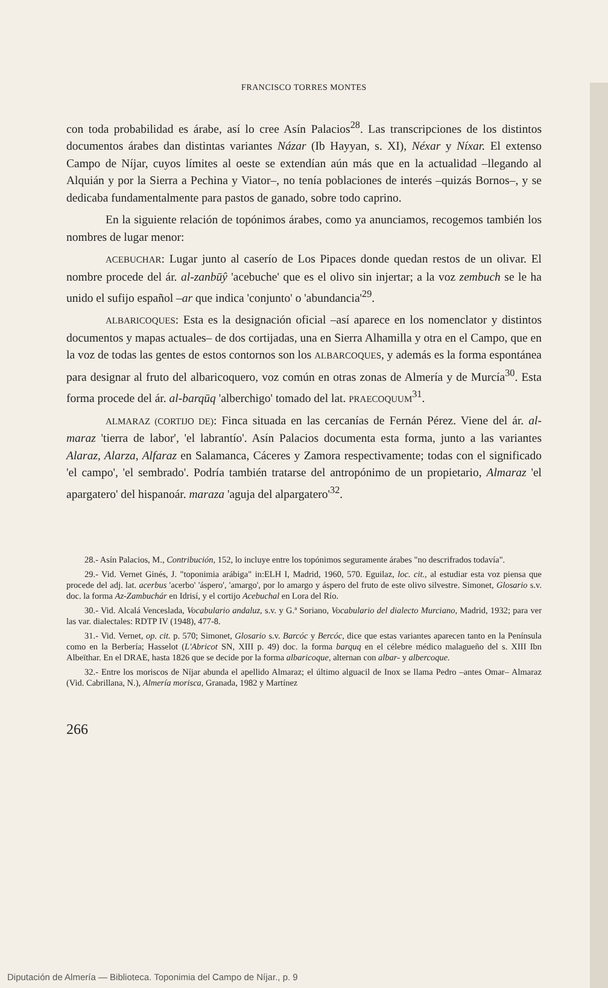FRANCISCO TORRES MONTES
con toda probabilidad es árabe, así lo cree Asín Palacios<sup>28</sup>. Las transcripciones de los distintos documentos árabes dan distintas variantes Názar (Ib Hayyan, s. XI), Néxar y Níxar. El extenso Campo de Níjar, cuyos límites al oeste se extendían aún más que en la actualidad –llegando al Alquián y por la Sierra a Pechina y Viator–, no tenía poblaciones de interés –quizás Bornos–, y se dedicaba fundamentalmente para pastos de ganado, sobre todo caprino.
En la siguiente relación de topónimos árabes, como ya anunciamos, recogemos también los nombres de lugar menor:
ACEBUCHAR: Lugar junto al caserío de Los Pipaces donde quedan restos de un olivar. El nombre procede del ár. al-zanbūŷ 'acebuche' que es el olivo sin injertar; a la voz zembuch se le ha unido el sufijo español –ar que indica 'conjunto' o 'abundancia'<sup>29</sup>.
ALBARICOQUES: Esta es la designación oficial –así aparece en los nomenclator y distintos documentos y mapas actuales– de dos cortijadas, una en Sierra Alhamilla y otra en el Campo, que en la voz de todas las gentes de estos contornos son los ALBARCOQUES, y además es la forma espontánea para designar al fruto del albaricoquero, voz común en otras zonas de Almería y de Murcía<sup>30</sup>. Esta forma procede del ár. al-barqūq 'alberchigo' tomado del lat. PRAECOQUUM<sup>31</sup>.
ALMARAZ (CORTIJO DE): Finca situada en las cercanías de Fernán Pérez. Viene del ár. al-maraz 'tierra de labor', 'el labrantío'. Asín Palacios documenta esta forma, junto a las variantes Alaraz, Alarza, Alfaraz en Salamanca, Cáceres y Zamora respectivamente; todas con el significado 'el campo', 'el sembrado'. Podría también tratarse del antropónimo de un propietario, Almaraz 'el apargatero' del hispanoár. maraza 'aguja del alpargatero'<sup>32</sup>.
28.- Asín Palacios, M., Contribución, 152, lo incluye entre los topónimos seguramente árabes "no descrifrados todavía".
29.- Vid. Vernet Ginés, J. "toponimia arábiga" in:ELH I, Madrid, 1960, 570. Eguilaz, loc. cit., al estudiar esta voz piensa que procede del adj. lat. acerbus 'acerbo' 'áspero', 'amargo', por lo amargo y áspero del fruto de este olivo silvestre. Simonet, Glosario s.v. doc. la forma Az-Zambuchár en Idrisí, y el cortijo Acebuchal en Lora del Río.
30.- Vid. Alcalá Venceslada, Vocabulario andaluz, s.v. y G.ª Soriano, Vocabulario del dialecto Murciano, Madrid, 1932; para ver las var. dialectales: RDTP IV (1948), 477-8.
31.- Vid. Vernet, op. cit. p. 570; Simonet, Glosario s.v. Barcóc y Bercóc, dice que estas variantes aparecen tanto en la Península como en la Berbería; Hasselot (L'Abricot SN, XIII p. 49) doc. la forma barquq en el célebre médico malagueño del s. XIII Ibn Albeïthar. En el DRAE, hasta 1826 que se decide por la forma albaricoque, alternan con albar- y albercoque.
32.- Entre los moriscos de Níjar abunda el apellido Almaraz; el último alguacil de Inox se llama Pedro –antes Omar– Almaraz (Vid. Cabrillana, N.), Almería morisca, Granada, 1982 y Martínez
266
Diputación de Almería — Biblioteca. Toponimia del Campo de Níjar., p. 9